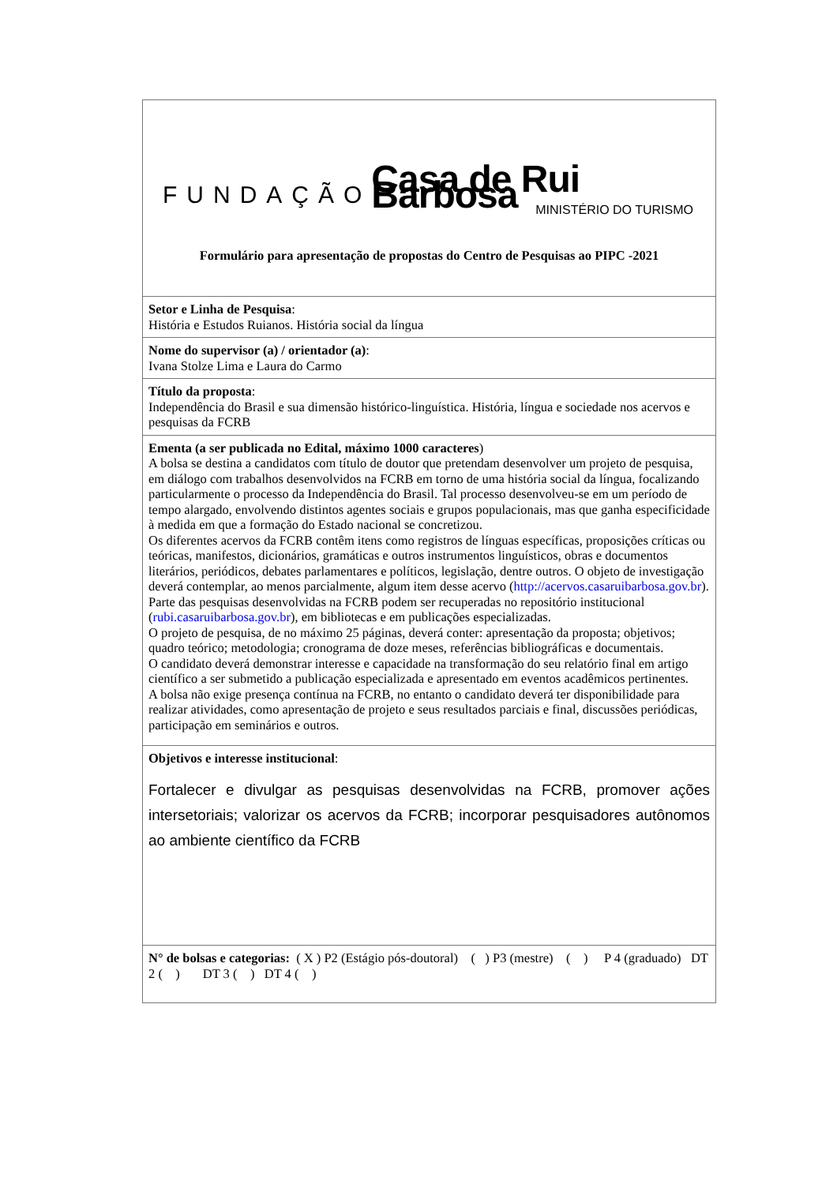| FUNDAÇÃO Casa de Rui Barbosa MINISTÉRIO DO TURISMO Formulário para apresentação de propostas do Centro de Pesquisas ao PIPC -2021 |
| Setor e Linha de Pesquisa : História e Estudos Ruianos. História social da língua |
| Nome do supervisor (a) / orientador (a) : Ivana Stolze Lima e Laura do Carmo |
| Título da proposta : Independência do Brasil e sua dimensão histórico-linguística. História, língua e sociedade nos acervos e pesquisas da FCRB |
| Ementa (a ser publicada no Edital, máximo 1000 caracteres ) A bolsa se destina a candidatos com título de doutor que pretendam desenvolver um projeto de pesquisa, em diálogo com trabalhos desenvolvidos na FCRB em torno de uma história social da língua, focalizando particularmente o processo da Independência do Brasil. Tal processo desenvolveu-se em um período de tempo alargado, envolvendo distintos agentes sociais e grupos populacionais, mas que ganha especificidade à medida em que a formação do Estado nacional se concretizou. Os diferentes acervos da FCRB contêm itens como registros de línguas específicas, proposições críticas ou teóricas, manifestos, dicionários, gramáticas e outros instrumentos linguísticos, obras e documentos literários, periódicos, debates parlamentares e políticos, legislação, dentre outros. O objeto de investigação deverá contemplar, ao menos parcialmente, algum item desse acervo ( http://acervos.casaruibarbosa.gov.br ). Parte das pesquisas desenvolvidas na FCRB podem ser recuperadas no repositório institucional ( rubi.casaruibarbosa.gov.br ), em bibliotecas e em publicações especializadas. O projeto de pesquisa, de no máximo 25 páginas, deverá conter: apresentação da proposta; objetivos; quadro teórico; metodologia; cronograma de doze meses, referências bibliográficas e documentais. O candidato deverá demonstrar interesse e capacidade na transformação do seu relatório final em artigo científico a ser submetido a publicação especializada e apresentado em eventos acadêmicos pertinentes. A bolsa não exige presença contínua na FCRB, no entanto o candidato deverá ter disponibilidade para realizar atividades, como apresentação de projeto e seus resultados parciais e final, discussões periódicas, participação em seminários e outros. |
| Objetivos e interesse institucional : Fortalecer e divulgar as pesquisas desenvolvidas na FCRB, promover ações intersetoriais; valorizar os acervos da FCRB; incorporar pesquisadores autônomos ao ambiente científico da FCRB |
| N° de bolsas e categorias: ( X ) P2 (Estágio pós-doutoral) ( ) P3 (mestre) ( ) P 4 (graduado) DT 2 ( ) DT 3 ( ) DT 4 ( ) |